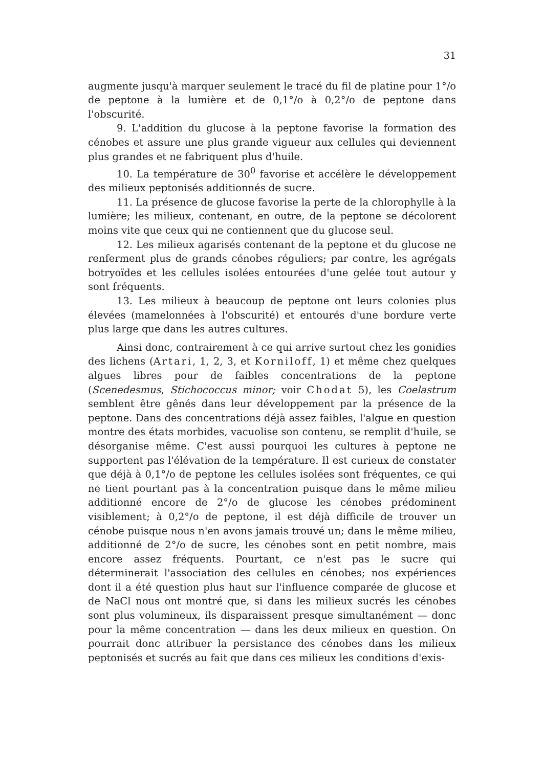31
augmente jusqu'à marquer seulement le tracé du fil de platine pour 1°/o de peptone à la lumière et de 0,1°/o à 0,2°/o de peptone dans l'obscurité.
9. L'addition du glucose à la peptone favorise la formation des cénobes et assure une plus grande vigueur aux cellules qui deviennent plus grandes et ne fabriquent plus d'huile.
10. La température de 30<sup>0</sup> favorise et accélère le développement des milieux peptonisés additionnés de sucre.
11. La présence de glucose favorise la perte de la chlorophylle à la lumière; les milieux, contenant, en outre, de la peptone se décolorent moins vite que ceux qui ne contiennent que du glucose seul.
12. Les milieux agarisés contenant de la peptone et du glucose ne renferment plus de grands cénobes réguliers; par contre, les agrégats botryoïdes et les cellules isolées entourées d'une gelée tout autour y sont fréquents.
13. Les milieux à beaucoup de peptone ont leurs colonies plus élevées (mamelonnées à l'obscurité) et entourés d'une bordure verte plus large que dans les autres cultures.
Ainsi donc, contrairement à ce qui arrive surtout chez les gonidies des lichens (Artari, 1, 2, 3, et Korniloff, 1) et même chez quelques algues libres pour de faibles concentrations de la peptone (Scenedesmus, Stichococcus minor; voir Chodat 5), les Coelastrum semblent être gênés dans leur développement par la présence de la peptone. Dans des concentrations déjà assez faibles, l'algue en question montre des états morbides, vacuolise son contenu, se remplit d'huile, se désorganise même. C'est aussi pourquoi les cultures à peptone ne supportent pas l'élévation de la température. Il est curieux de constater que déjà à 0,1°/o de peptone les cellules isolées sont fréquentes, ce qui ne tient pourtant pas à la concentration puisque dans le même milieu additionné encore de 2°/o de glucose les cénobes prédominent visiblement; à 0,2°/o de peptone, il est déjà difficile de trouver un cénobe puisque nous n'en avons jamais trouvé un; dans le même milieu, additionné de 2°/o de sucre, les cénobes sont en petit nombre, mais encore assez fréquents. Pourtant, ce n'est pas le sucre qui déterminerait l'association des cellules en cénobes; nos expériences dont il a été question plus haut sur l'influence comparée de glucose et de NaCl nous ont montré que, si dans les milieux sucrés les cénobes sont plus volumineux, ils disparaissent presque simultanément — donc pour la même concentration — dans les deux milieux en question. On pourrait donc attribuer la persistance des cénobes dans les milieux peptonisés et sucrés au fait que dans ces milieux les conditions d'exis-